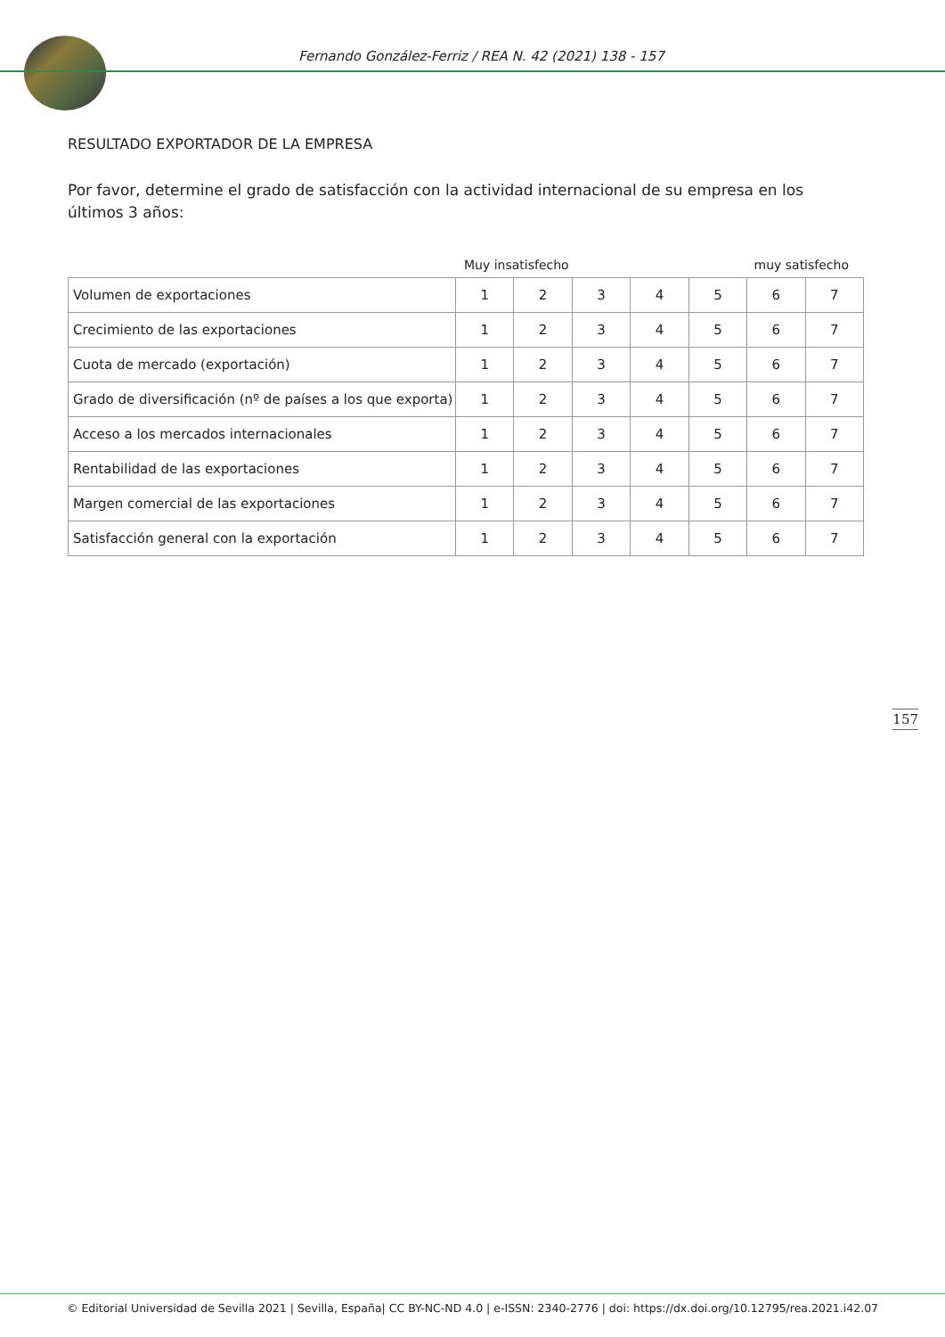Fernando González-Ferriz / REA N. 42 (2021) 138 - 157
RESULTADO EXPORTADOR DE LA EMPRESA
Por favor, determine el grado de satisfacción con la actividad internacional de su empresa en los últimos 3 años:
Muy insatisfecho muy satisfecho
| Volumen de exportaciones | 1 | 2 | 3 | 4 | 5 | 6 | 7 |
| Crecimiento de las exportaciones | 1 | 2 | 3 | 4 | 5 | 6 | 7 |
| Cuota de mercado (exportación) | 1 | 2 | 3 | 4 | 5 | 6 | 7 |
| Grado de diversificación (nº de países a los que exporta) | 1 | 2 | 3 | 4 | 5 | 6 | 7 |
| Acceso a los mercados internacionales | 1 | 2 | 3 | 4 | 5 | 6 | 7 |
| Rentabilidad de las exportaciones | 1 | 2 | 3 | 4 | 5 | 6 | 7 |
| Margen comercial de las exportaciones | 1 | 2 | 3 | 4 | 5 | 6 | 7 |
| Satisfacción general con la exportación | 1 | 2 | 3 | 4 | 5 | 6 | 7 |
157
© Editorial Universidad de Sevilla 2021 | Sevilla, España| CC BY-NC-ND 4.0 | e-ISSN: 2340-2776 | doi: https://dx.doi.org/10.12795/rea.2021.i42.07